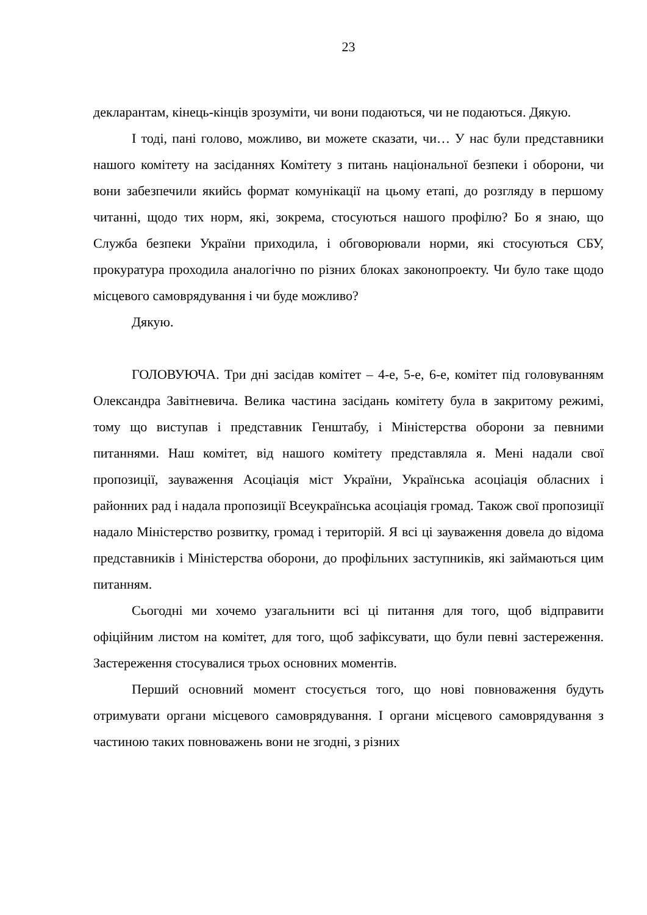23
декларантам, кінець-кінців зрозуміти, чи вони подаються, чи не подаються. Дякую.
І тоді, пані голово, можливо, ви можете сказати, чи… У нас були представники нашого комітету на засіданнях Комітету з питань національної безпеки і оборони, чи вони забезпечили якийсь формат комунікації на цьому етапі, до розгляду в першому читанні, щодо тих норм, які, зокрема, стосуються нашого профілю? Бо я знаю, що Служба безпеки України приходила, і обговорювали норми, які стосуються СБУ, прокуратура проходила аналогічно по різних блоках законопроекту. Чи було таке щодо місцевого самоврядування і чи буде можливо?
Дякую.
ГОЛОВУЮЧА. Три дні засідав комітет – 4-е, 5-е, 6-е, комітет під головуванням Олександра Завітневича. Велика частина засідань комітету була в закритому режимі, тому що виступав і представник Генштабу, і Міністерства оборони за певними питаннями. Наш комітет, від нашого комітету представляла я. Мені надали свої пропозиції, зауваження Асоціація міст України, Українська асоціація обласних і районних рад і надала пропозиції Всеукраїнська асоціація громад. Також свої пропозиції надало Міністерство розвитку, громад і територій. Я всі ці зауваження довела до відома представників і Міністерства оборони, до профільних заступників, які займаються цим питанням.
Сьогодні ми хочемо узагальнити всі ці питання для того, щоб відправити офіційним листом на комітет, для того, щоб зафіксувати, що були певні застереження. Застереження стосувалися трьох основних моментів.
Перший основний момент стосується того, що нові повноваження будуть отримувати органи місцевого самоврядування. І органи місцевого самоврядування з частиною таких повноважень вони не згодні, з різних